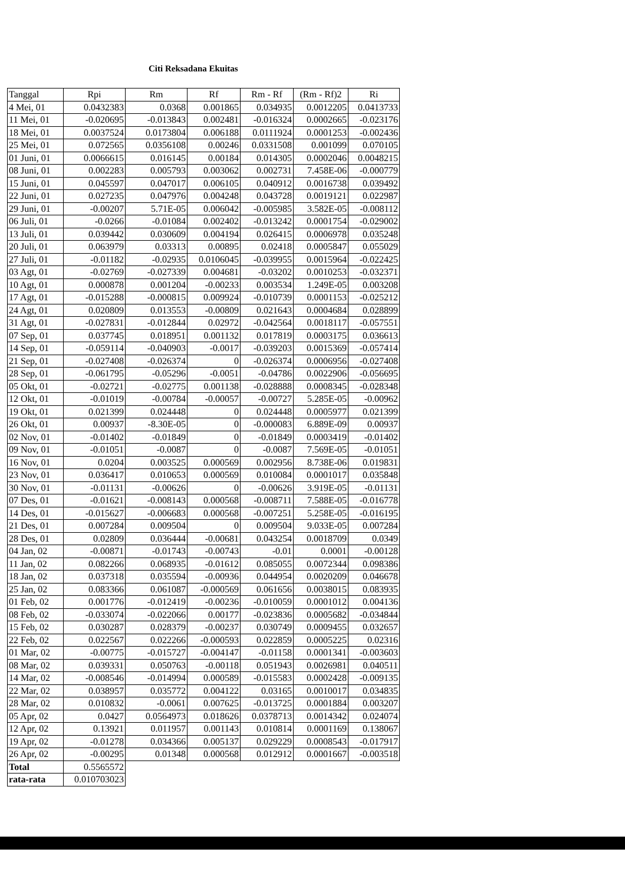Citi Reksadana Ekuitas
| Tanggal | Rpi | Rm | Rf | Rm - Rf | (Rm - Rf)2 | Ri |
| --- | --- | --- | --- | --- | --- | --- |
| 4 Mei, 01 | 0.0432383 | 0.0368 | 0.001865 | 0.034935 | 0.0012205 | 0.0413733 |
| 11 Mei, 01 | -0.020695 | -0.013843 | 0.002481 | -0.016324 | 0.0002665 | -0.023176 |
| 18 Mei, 01 | 0.0037524 | 0.0173804 | 0.006188 | 0.0111924 | 0.0001253 | -0.002436 |
| 25 Mei, 01 | 0.072565 | 0.0356108 | 0.00246 | 0.0331508 | 0.001099 | 0.070105 |
| 01 Juni, 01 | 0.0066615 | 0.016145 | 0.00184 | 0.014305 | 0.0002046 | 0.0048215 |
| 08 Juni, 01 | 0.002283 | 0.005793 | 0.003062 | 0.002731 | 7.458E-06 | -0.000779 |
| 15 Juni, 01 | 0.045597 | 0.047017 | 0.006105 | 0.040912 | 0.0016738 | 0.039492 |
| 22 Juni, 01 | 0.027235 | 0.047976 | 0.004248 | 0.043728 | 0.0019121 | 0.022987 |
| 29 Juni, 01 | -0.00207 | 5.71E-05 | 0.006042 | -0.005985 | 3.582E-05 | -0.008112 |
| 06 Juli, 01 | -0.0266 | -0.01084 | 0.002402 | -0.013242 | 0.0001754 | -0.029002 |
| 13 Juli, 01 | 0.039442 | 0.030609 | 0.004194 | 0.026415 | 0.0006978 | 0.035248 |
| 20 Juli, 01 | 0.063979 | 0.03313 | 0.00895 | 0.02418 | 0.0005847 | 0.055029 |
| 27 Juli, 01 | -0.01182 | -0.02935 | 0.0106045 | -0.039955 | 0.0015964 | -0.022425 |
| 03 Agt, 01 | -0.02769 | -0.027339 | 0.004681 | -0.03202 | 0.0010253 | -0.032371 |
| 10 Agt, 01 | 0.000878 | 0.001204 | -0.00233 | 0.003534 | 1.249E-05 | 0.003208 |
| 17 Agt, 01 | -0.015288 | -0.000815 | 0.009924 | -0.010739 | 0.0001153 | -0.025212 |
| 24 Agt, 01 | 0.020809 | 0.013553 | -0.00809 | 0.021643 | 0.0004684 | 0.028899 |
| 31 Agt, 01 | -0.027831 | -0.012844 | 0.02972 | -0.042564 | 0.0018117 | -0.057551 |
| 07 Sep, 01 | 0.037745 | 0.018951 | 0.001132 | 0.017819 | 0.0003175 | 0.036613 |
| 14 Sep, 01 | -0.059114 | -0.040903 | -0.0017 | -0.039203 | 0.0015369 | -0.057414 |
| 21 Sep, 01 | -0.027408 | -0.026374 | 0 | -0.026374 | 0.0006956 | -0.027408 |
| 28 Sep, 01 | -0.061795 | -0.05296 | -0.0051 | -0.04786 | 0.0022906 | -0.056695 |
| 05 Okt, 01 | -0.02721 | -0.02775 | 0.001138 | -0.028888 | 0.0008345 | -0.028348 |
| 12 Okt, 01 | -0.01019 | -0.00784 | -0.00057 | -0.00727 | 5.285E-05 | -0.00962 |
| 19 Okt, 01 | 0.021399 | 0.024448 | 0 | 0.024448 | 0.0005977 | 0.021399 |
| 26 Okt, 01 | 0.00937 | -8.30E-05 | 0 | -0.000083 | 6.889E-09 | 0.00937 |
| 02 Nov, 01 | -0.01402 | -0.01849 | 0 | -0.01849 | 0.0003419 | -0.01402 |
| 09 Nov, 01 | -0.01051 | -0.0087 | 0 | -0.0087 | 7.569E-05 | -0.01051 |
| 16 Nov, 01 | 0.0204 | 0.003525 | 0.000569 | 0.002956 | 8.738E-06 | 0.019831 |
| 23 Nov, 01 | 0.036417 | 0.010653 | 0.000569 | 0.010084 | 0.0001017 | 0.035848 |
| 30 Nov, 01 | -0.01131 | -0.00626 | 0 | -0.00626 | 3.919E-05 | -0.01131 |
| 07 Des, 01 | -0.01621 | -0.008143 | 0.000568 | -0.008711 | 7.588E-05 | -0.016778 |
| 14 Des, 01 | -0.015627 | -0.006683 | 0.000568 | -0.007251 | 5.258E-05 | -0.016195 |
| 21 Des, 01 | 0.007284 | 0.009504 | 0 | 0.009504 | 9.033E-05 | 0.007284 |
| 28 Des, 01 | 0.02809 | 0.036444 | -0.00681 | 0.043254 | 0.0018709 | 0.0349 |
| 04 Jan, 02 | -0.00871 | -0.01743 | -0.00743 | -0.01 | 0.0001 | -0.00128 |
| 11 Jan, 02 | 0.082266 | 0.068935 | -0.01612 | 0.085055 | 0.0072344 | 0.098386 |
| 18 Jan, 02 | 0.037318 | 0.035594 | -0.00936 | 0.044954 | 0.0020209 | 0.046678 |
| 25 Jan, 02 | 0.083366 | 0.061087 | -0.000569 | 0.061656 | 0.0038015 | 0.083935 |
| 01 Feb, 02 | 0.001776 | -0.012419 | -0.00236 | -0.010059 | 0.0001012 | 0.004136 |
| 08 Feb, 02 | -0.033074 | -0.022066 | 0.00177 | -0.023836 | 0.0005682 | -0.034844 |
| 15 Feb, 02 | 0.030287 | 0.028379 | -0.00237 | 0.030749 | 0.0009455 | 0.032657 |
| 22 Feb, 02 | 0.022567 | 0.022266 | -0.000593 | 0.022859 | 0.0005225 | 0.02316 |
| 01 Mar, 02 | -0.00775 | -0.015727 | -0.004147 | -0.01158 | 0.0001341 | -0.003603 |
| 08 Mar, 02 | 0.039331 | 0.050763 | -0.00118 | 0.051943 | 0.0026981 | 0.040511 |
| 14 Mar, 02 | -0.008546 | -0.014994 | 0.000589 | -0.015583 | 0.0002428 | -0.009135 |
| 22 Mar, 02 | 0.038957 | 0.035772 | 0.004122 | 0.03165 | 0.0010017 | 0.034835 |
| 28 Mar, 02 | 0.010832 | -0.0061 | 0.007625 | -0.013725 | 0.0001884 | 0.003207 |
| 05 Apr, 02 | 0.0427 | 0.0564973 | 0.018626 | 0.0378713 | 0.0014342 | 0.024074 |
| 12 Apr, 02 | 0.13921 | 0.011957 | 0.001143 | 0.010814 | 0.0001169 | 0.138067 |
| 19 Apr, 02 | -0.01278 | 0.034366 | 0.005137 | 0.029229 | 0.0008543 | -0.017917 |
| 26 Apr, 02 | -0.00295 | 0.01348 | 0.000568 | 0.012912 | 0.0001667 | -0.003518 |
| Total | 0.5565572 | | | | | |
| rata-rata | 0.010703023 | | | | | |